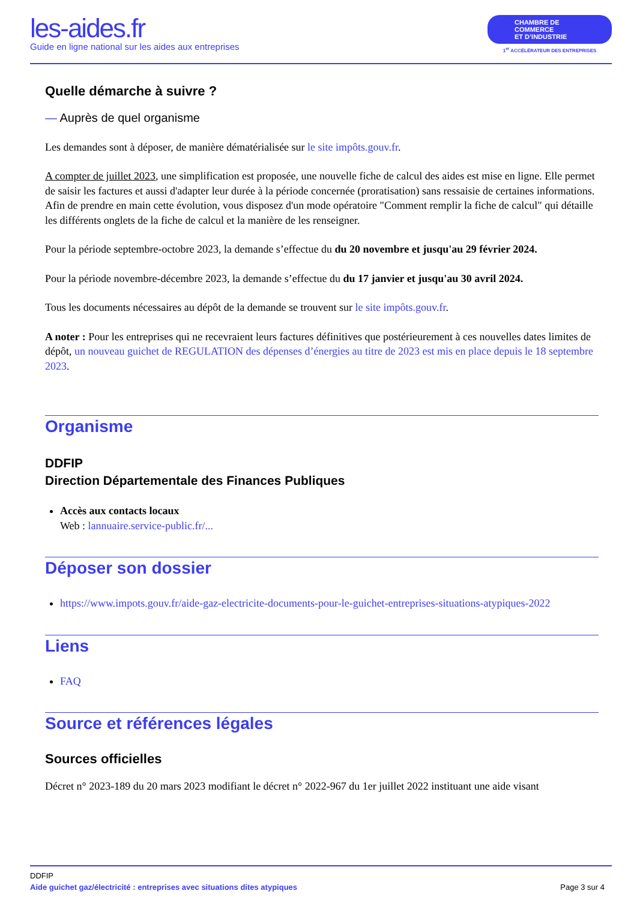les-aides.fr
Guide en ligne national sur les aides aux entreprises
CHAMBRE DE COMMERCE
ET D’INDUSTRIE
1<sup>er</sup> ACCÉLÉRATEUR DES ENTREPRISES
Quelle démarche à suivre ?
— Auprès de quel organisme
Les demandes sont à déposer, de manière dématérialisée sur le site impôts.gouv.fr.
A compter de juillet 2023, une simplification est proposée, une nouvelle fiche de calcul des aides est mise en ligne. Elle permet de saisir les factures et aussi d'adapter leur durée à la période concernée (proratisation) sans ressaisie de certaines informations.
Afin de prendre en main cette évolution, vous disposez d'un mode opératoire "Comment remplir la fiche de calcul" qui détaille les différents onglets de la fiche de calcul et la manière de les renseigner.
Pour la période septembre-octobre 2023, la demande s’effectue du du 20 novembre et jusqu'au 29 février 2024.
Pour la période novembre-décembre 2023, la demande s’effectue du du 17 janvier et jusqu'au 30 avril 2024.
Tous les documents nécessaires au dépôt de la demande se trouvent sur le site impôts.gouv.fr.
A noter : Pour les entreprises qui ne recevraient leurs factures définitives que postérieurement à ces nouvelles dates limites de dépôt, un nouveau guichet de REGULATION des dépenses d’énergies au titre de 2023 est mis en place depuis le 18 septembre 2023.
Organisme
DDFIP
Direction Départementale des Finances Publiques
Accès aux contacts locaux
Web : lannuaire.service-public.fr/...
Déposer son dossier
https://www.impots.gouv.fr/aide-gaz-electricite-documents-pour-le-guichet-entreprises-situations-atypiques-2022
Liens
FAQ
Source et références légales
Sources officielles
Décret n° 2023-189 du 20 mars 2023 modifiant le décret n° 2022-967 du 1er juillet 2022 instituant une aide visant
DDFIP
Aide guichet gaz/électricité : entreprises avec situations dites atypiques Page 3 sur 4